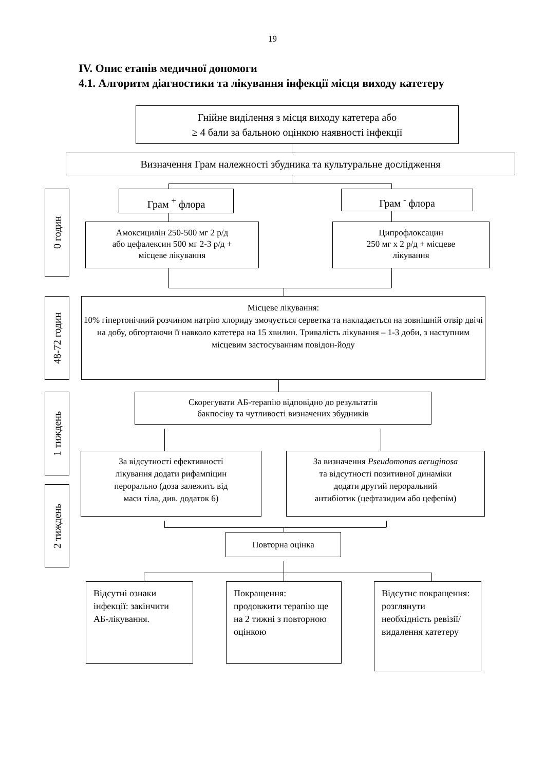19
IV. Опис етапів медичної допомоги
4.1. Алгоритм діагностики та лікування інфекції місця виходу катетеру
Гнійне виділення з місця виходу катетера або
≥ 4 бали за бальною оцінкою наявності інфекції
Визначення Грам належності збудника та культуральне дослідження
0 годин
Грам <sup>+</sup> флора
Амоксицилін 250-500 мг 2 р/д
або цефалексин 500 мг 2-3 р/д +
місцеве лікування
Грам <sup>-</sup> флора
Ципрофлоксацин
250 мг х 2 р/д + місцеве
лікування
48-72 годин
Місцеве лікування:
10% гіпертонічний розчином натрію хлориду змочується серветка та накладається на зовнішній отвір двічі на добу, обгортаючи її навколо катетера на 15 хвилин. Тривалість лікування – 1-3 доби, з наступним місцевим застосуванням повідон-йоду
1 тиждень
2 тиждень
Скорегувати АБ-терапію відповідно до результатів
бакпосіву та чутливості визначених збудників
За відсутності ефективності
лікування додати рифампіцин
перорально (доза залежить від
маси тіла, див. додаток 6)
За визначення Pseudomonas aeruginosa
та відсутності позитивної динаміки
додати другий пероральний
антибіотик (цефтазидим або цефепім)
Повторна оцінка
Відсутні ознаки інфекції: закінчити АБ-лікування.
Покращення: продовжити терапію ще на 2 тижні з повторною оцінкою
Відсутнє покращення: розглянути необхідність ревізії/видалення катетеру